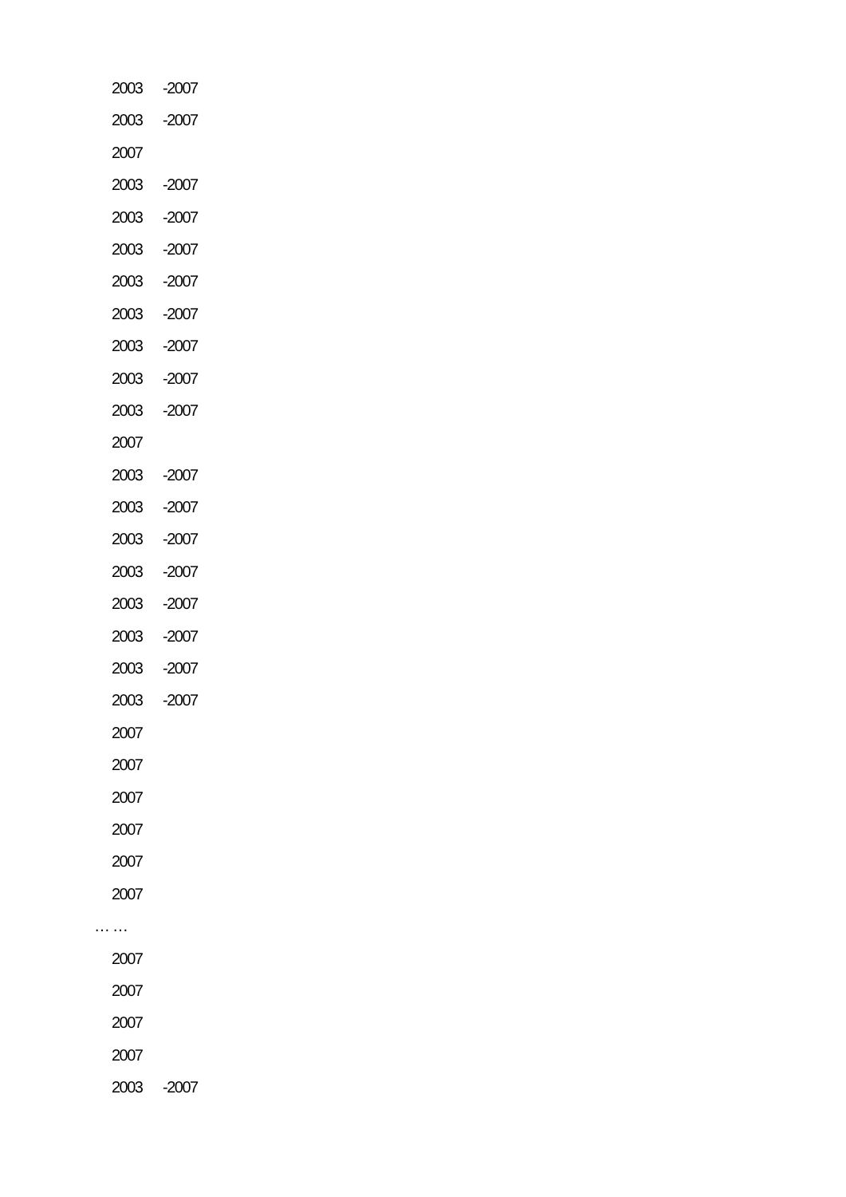2003 -2007
2003 -2007
2007
2003 -2007
2003 -2007
2003 -2007
2003 -2007
2003 -2007
2003 -2007
2003 -2007
2003 -2007
2007
2003 -2007
2003 -2007
2003 -2007
2003 -2007
2003 -2007
2003 -2007
2003 -2007
2003 -2007
2007
2007
2007
2007
2007
2007
……
2007
2007
2007
2007
2003 -2007